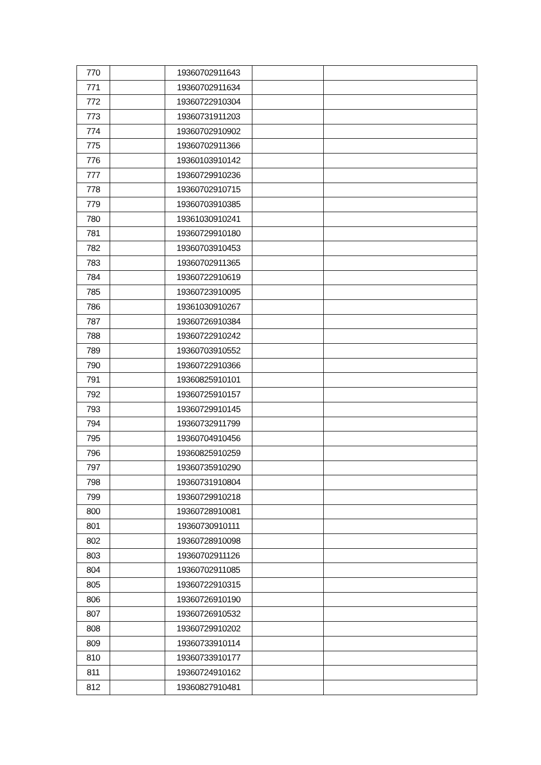| 770 | | 19360702911643 | | |
| 771 | | 19360702911634 | | |
| 772 | | 19360722910304 | | |
| 773 | | 19360731911203 | | |
| 774 | | 19360702910902 | | |
| 775 | | 19360702911366 | | |
| 776 | | 19360103910142 | | |
| 777 | | 19360729910236 | | |
| 778 | | 19360702910715 | | |
| 779 | | 19360703910385 | | |
| 780 | | 19361030910241 | | |
| 781 | | 19360729910180 | | |
| 782 | | 19360703910453 | | |
| 783 | | 19360702911365 | | |
| 784 | | 19360722910619 | | |
| 785 | | 19360723910095 | | |
| 786 | | 19361030910267 | | |
| 787 | | 19360726910384 | | |
| 788 | | 19360722910242 | | |
| 789 | | 19360703910552 | | |
| 790 | | 19360722910366 | | |
| 791 | | 19360825910101 | | |
| 792 | | 19360725910157 | | |
| 793 | | 19360729910145 | | |
| 794 | | 19360732911799 | | |
| 795 | | 19360704910456 | | |
| 796 | | 19360825910259 | | |
| 797 | | 19360735910290 | | |
| 798 | | 19360731910804 | | |
| 799 | | 19360729910218 | | |
| 800 | | 19360728910081 | | |
| 801 | | 19360730910111 | | |
| 802 | | 19360728910098 | | |
| 803 | | 19360702911126 | | |
| 804 | | 19360702911085 | | |
| 805 | | 19360722910315 | | |
| 806 | | 19360726910190 | | |
| 807 | | 19360726910532 | | |
| 808 | | 19360729910202 | | |
| 809 | | 19360733910114 | | |
| 810 | | 19360733910177 | | |
| 811 | | 19360724910162 | | |
| 812 | | 19360827910481 | | |